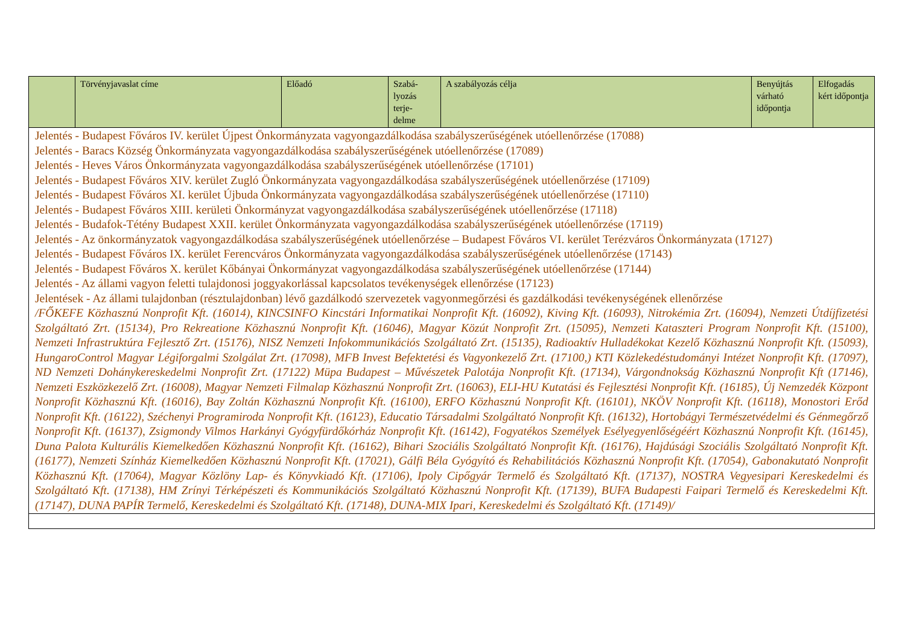| | Törvényjavaslat címe | Előadó | Szabá- lyozás terje- delme | A szabályozás célja | Benyújtás várható időpontja | Elfogadás kért időpontja |
| --- | --- | --- | --- | --- | --- | --- |
| Jelentés - Budapest Főváros IV. kerület Újpest Önkormányzata vagyongazdálkodása szabályszerűségének utóellenőrzése (17088) Jelentés - Baracs Község Önkormányzata vagyongazdálkodása szabályszerűségének utóellenőrzése (17089) Jelentés - Heves Város Önkormányzata vagyongazdálkodása szabályszerűségének utóellenőrzése (17101) Jelentés - Budapest Főváros XIV. kerület Zugló Önkormányzata vagyongazdálkodása szabályszerűségének utóellenőrzése (17109) Jelentés - Budapest Főváros XI. kerület Újbuda Önkormányzata vagyongazdálkodása szabályszerűségének utóellenőrzése (17110) Jelentés - Budapest Főváros XIII. kerületi Önkormányzat vagyongazdálkodása szabályszerűségének utóellenőrzése (17118) Jelentés - Budafok-Tétény Budapest XXII. kerület Önkormányzata vagyongazdálkodása szabályszerűségének utóellenőrzése (17119) Jelentés - Az önkormányzatok vagyongazdálkodása szabályszerűségének utóellenőrzése – Budapest Főváros VI. kerület Terézváros Önkormányzata (17127) Jelentés - Budapest Főváros IX. kerület Ferencváros Önkormányzata vagyongazdálkodása szabályszerűségének utóellenőrzése (17143) Jelentés - Budapest Főváros X. kerület Kőbányai Önkormányzat vagyongazdálkodása szabályszerűségének utóellenőrzése (17144) Jelentés - Az állami vagyon feletti tulajdonosi joggyakorlással kapcsolatos tevékenységek ellenőrzése (17123) Jelentések - Az állami tulajdonban (résztulajdonban) lévő gazdálkodó szervezetek vagyonmegőrzési és gazdálkodási tevékenységének ellenőrzése /FŐKEFE Közhasznú Nonprofit Kft. (16014), KINCSINFO Kincstári Informatikai Nonprofit Kft. (16092), Kiving Kft. (16093), Nitrokémia Zrt. (16094), Nemzeti Útdíjfizetési Szolgáltató Zrt. (15134), Pro Rekreatione Közhasznú Nonprofit Kft. (16046), Magyar Közút Nonprofit Zrt. (15095), Nemzeti Kataszteri Program Nonprofit Kft. (15100), Nemzeti Infrastruktúra Fejlesztő Zrt. (15176), NISZ Nemzeti Infokommunikációs Szolgáltató Zrt. (15135), Radioaktív Hulladékokat Kezelő Közhasznú Nonprofit Kft. (15093), HungaroControl Magyar Légiforgalmi Szolgálat Zrt. (17098), MFB Invest Befektetési és Vagyonkezelő Zrt. (17100,) KTI Közlekedéstudományi Intézet Nonprofit Kft. (17097), ND Nemzeti Dohánykereskedelmi Nonprofit Zrt. (17122) Müpa Budapest – Művészetek Palotája Nonprofit Kft. (17134), Várgondnokság Közhasznú Nonprofit Kft (17146), Nemzeti Eszközkezelő Zrt. (16008), Magyar Nemzeti Filmalap Közhasznú Nonprofit Zrt. (16063), ELI-HU Kutatási és Fejlesztési Nonprofit Kft. (16185), Új Nemzedék Központ Nonprofit Közhasznú Kft. (16016), Bay Zoltán Közhasznú Nonprofit Kft. (16100), ERFO Közhasznú Nonprofit Kft. (16101), NKÖV Nonprofit Kft. (16118), Monostori Erőd Nonprofit Kft. (16122), Széchenyi Programiroda Nonprofit Kft. (16123), Educatio Társadalmi Szolgáltató Nonprofit Kft. (16132), Hortobágyi Természetvédelmi és Génmegőrző Nonprofit Kft. (16137), Zsigmondy Vilmos Harkányi Gyógyfürdőkórház Nonprofit Kft. (16142), Fogyatékos Személyek Esélyegyenlőségéért Közhasznú Nonprofit Kft. (16145), Duna Palota Kulturális Kiemelkedően Közhasznú Nonprofit Kft. (16162), Bihari Szociális Szolgáltató Nonprofit Kft. (16176), Hajdúsági Szociális Szolgáltató Nonprofit Kft. (16177), Nemzeti Színház Kiemelkedően Közhasznú Nonprofit Kft. (17021), Gálfi Béla Gyógyító és Rehabilitációs Közhasznú Nonprofit Kft. (17054), Gabonakutató Nonprofit Közhasznú Kft. (17064), Magyar Közlöny Lap- és Könyvkiadó Kft. (17106), Ipoly Cipőgyár Termelő és Szolgáltató Kft. (17137), NOSTRA Vegyesipari Kereskedelmi és Szolgáltató Kft. (17138), HM Zrínyi Térképészeti és Kommunikációs Szolgáltató Közhasznú Nonprofit Kft. (17139), BUFA Budapesti Faipari Termelő és Kereskedelmi Kft. (17147), DUNA PAPÍR Termelő, Kereskedelmi és Szolgáltató Kft. (17148), DUNA-MIX Ipari, Kereskedelmi és Szolgáltató Kft. (17149)/ | | | | | | |